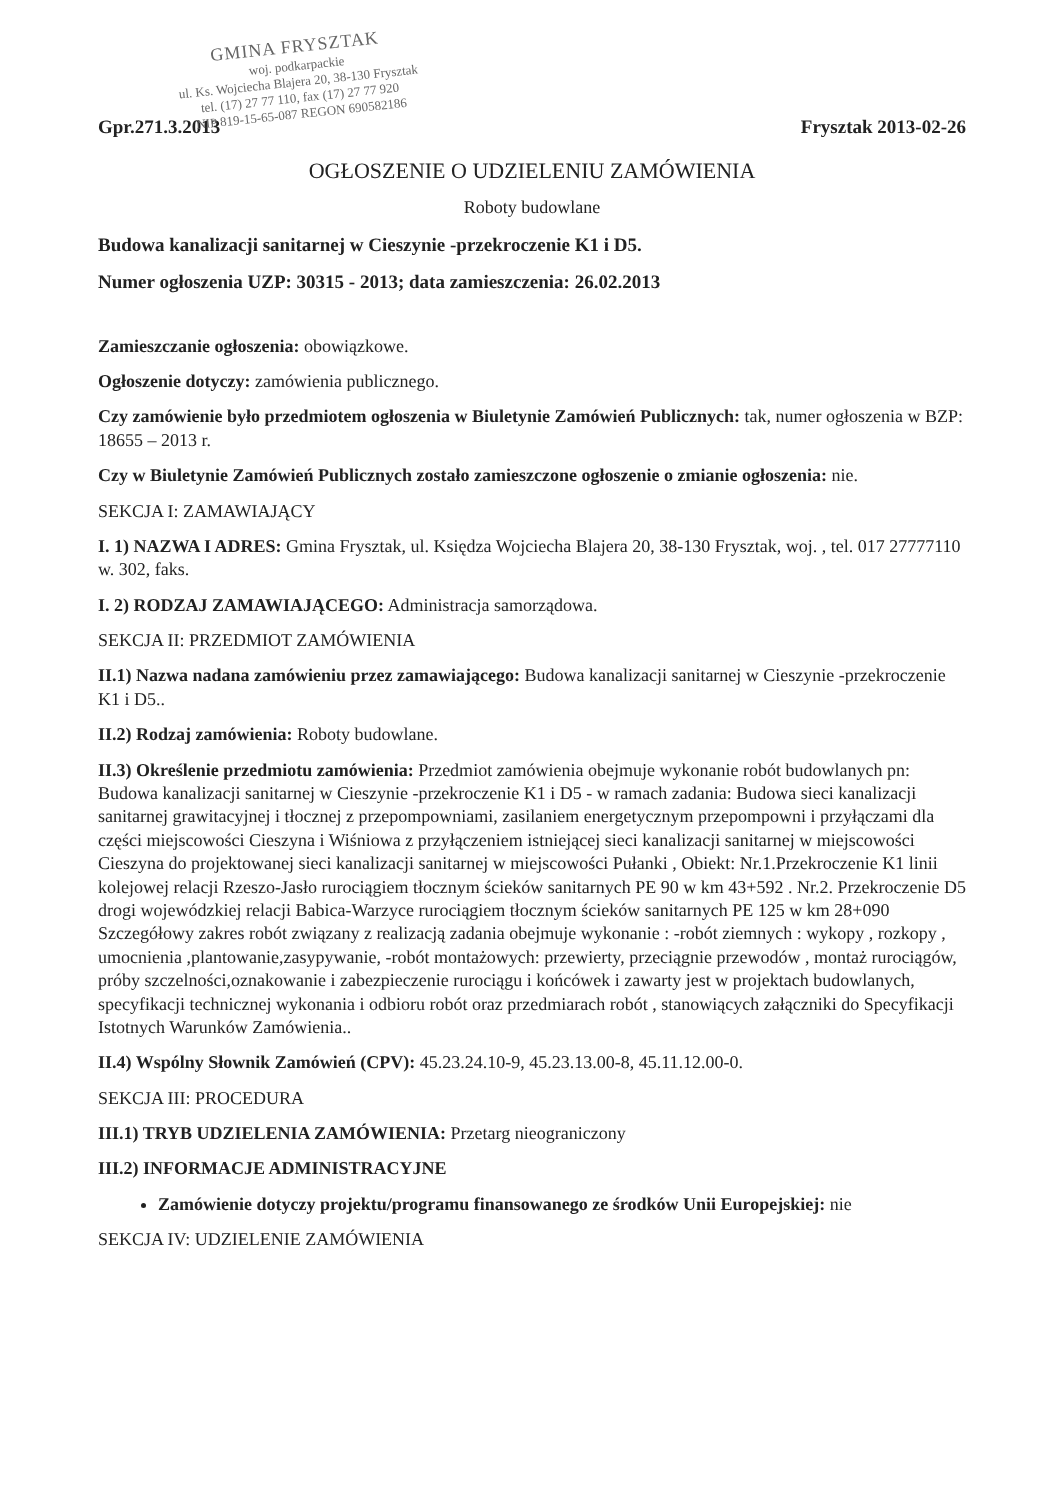GMINA FRYSZTAK
woj. podkarpackie
ul. Ks. Wojciecha Blajera 20, 38-130 Frysztak
tel. (17) 27 77 110, fax (17) 27 77 920
NIP 819-15-65-087 REGON 690582186
Gpr.271.3.2013 Frysztak 2013-02-26
OGŁOSZENIE O UDZIELENIU ZAMÓWIENIA
Roboty budowlane
Budowa kanalizacji sanitarnej w Cieszynie -przekroczenie K1 i D5.
Numer ogłoszenia UZP: 30315 - 2013; data zamieszczenia: 26.02.2013
Zamieszczanie ogłoszenia: obowiązkowe.
Ogłoszenie dotyczy: zamówienia publicznego.
Czy zamówienie było przedmiotem ogłoszenia w Biuletynie Zamówień Publicznych: tak, numer ogłoszenia w BZP: 18655 – 2013 r.
Czy w Biuletynie Zamówień Publicznych zostało zamieszczone ogłoszenie o zmianie ogłoszenia: nie.
SEKCJA I: ZAMAWIAJĄCY
I. 1) NAZWA I ADRES: Gmina Frysztak, ul. Księdza Wojciecha Blajera 20, 38-130 Frysztak, woj. , tel. 017 27777110 w. 302, faks.
I. 2) RODZAJ ZAMAWIAJĄCEGO: Administracja samorządowa.
SEKCJA II: PRZEDMIOT ZAMÓWIENIA
II.1) Nazwa nadana zamówieniu przez zamawiającego: Budowa kanalizacji sanitarnej w Cieszynie -przekroczenie K1 i D5..
II.2) Rodzaj zamówienia: Roboty budowlane.
II.3) Określenie przedmiotu zamówienia: Przedmiot zamówienia obejmuje wykonanie robót budowlanych pn: Budowa kanalizacji sanitarnej w Cieszynie -przekroczenie K1 i D5 - w ramach zadania: Budowa sieci kanalizacji sanitarnej grawitacyjnej i tłocznej z przepompowniami, zasilaniem energetycznym przepompowni i przyłączami dla części miejscowości Cieszyna i Wiśniowa z przyłączeniem istniejącej sieci kanalizacji sanitarnej w miejscowości Cieszyna do projektowanej sieci kanalizacji sanitarnej w miejscowości Pułanki , Obiekt: Nr.1.Przekroczenie K1 linii kolejowej relacji Rzeszo-Jasło rurociągiem tłocznym ścieków sanitarnych PE 90 w km 43+592 . Nr.2. Przekroczenie D5 drogi wojewódzkiej relacji Babica-Warzyce rurociągiem tłocznym ścieków sanitarnych PE 125 w km 28+090 Szczegółowy zakres robót związany z realizacją zadania obejmuje wykonanie : -robót ziemnych : wykopy , rozkopy , umocnienia ,plantowanie,zasypywanie, -robót montażowych: przewierty, przeciągnie przewodów , montaż rurociągów, próby szczelności,oznakowanie i zabezpieczenie rurociągu i końcówek i zawarty jest w projektach budowlanych, specyfikacji technicznej wykonania i odbioru robót oraz przedmiarach robót , stanowiących załączniki do Specyfikacji Istotnych Warunków Zamówienia..
II.4) Wspólny Słownik Zamówień (CPV): 45.23.24.10-9, 45.23.13.00-8, 45.11.12.00-0.
SEKCJA III: PROCEDURA
III.1) TRYB UDZIELENIA ZAMÓWIENIA: Przetarg nieograniczony
III.2) INFORMACJE ADMINISTRACYJNE
Zamówienie dotyczy projektu/programu finansowanego ze środków Unii Europejskiej: nie
SEKCJA IV: UDZIELENIE ZAMÓWIENIA